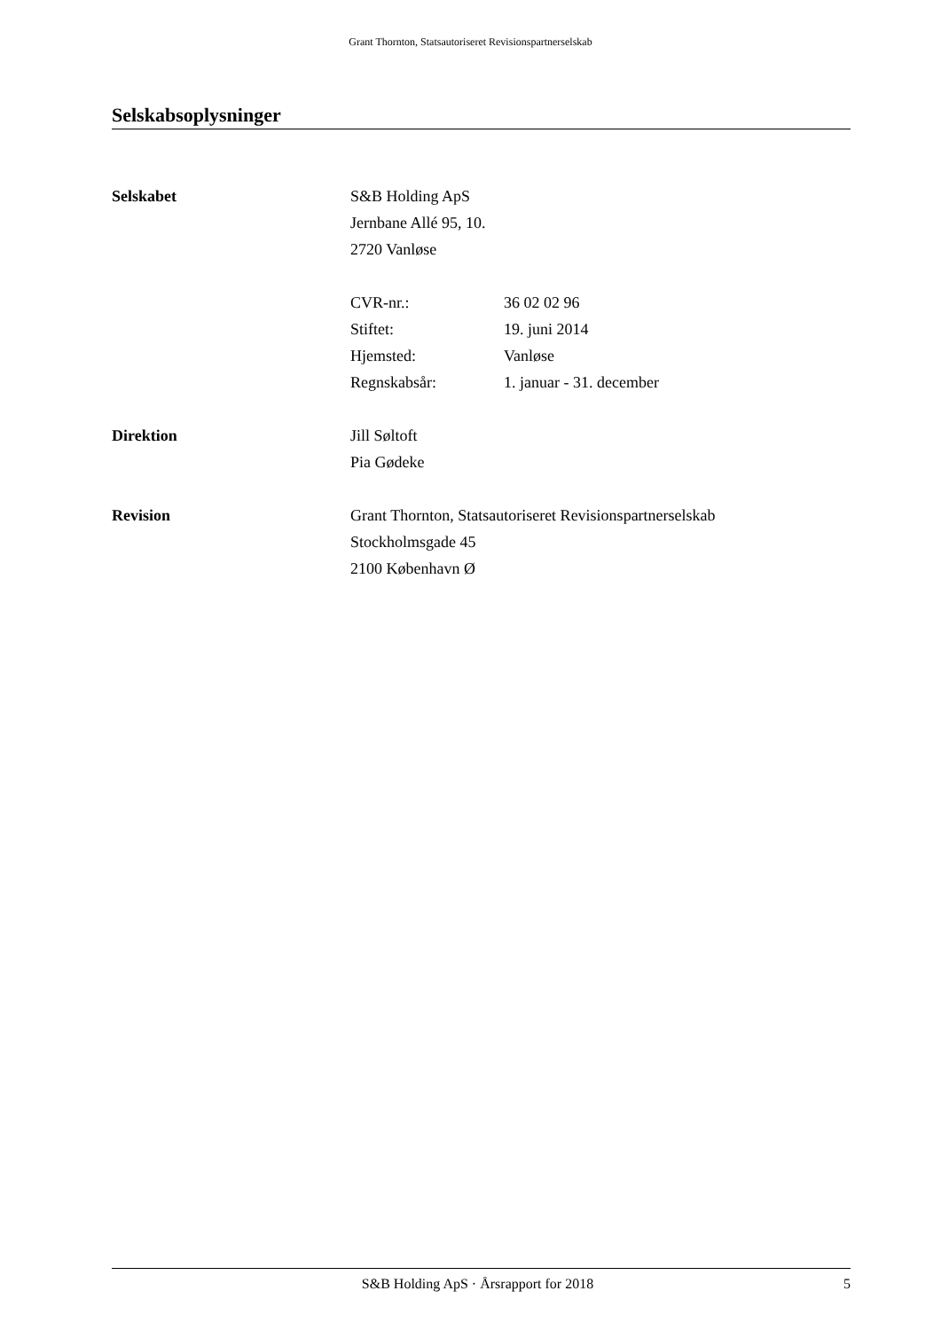Grant Thornton, Statsautoriseret Revisionspartnerselskab
Selskabsoplysninger
Selskabet S&B Holding ApS
Jernbane Allé 95, 10.
2720 Vanløse
CVR-nr.: 36 02 02 96
Stiftet: 19. juni 2014
Hjemsted: Vanløse
Regnskabsår: 1. januar - 31. december
Direktion Jill Søltoft
Pia Gødeke
Revision Grant Thornton, Statsautoriseret Revisionspartnerselskab
Stockholmsgade 45
2100 København Ø
S&B Holding ApS · Årsrapport for 2018 5